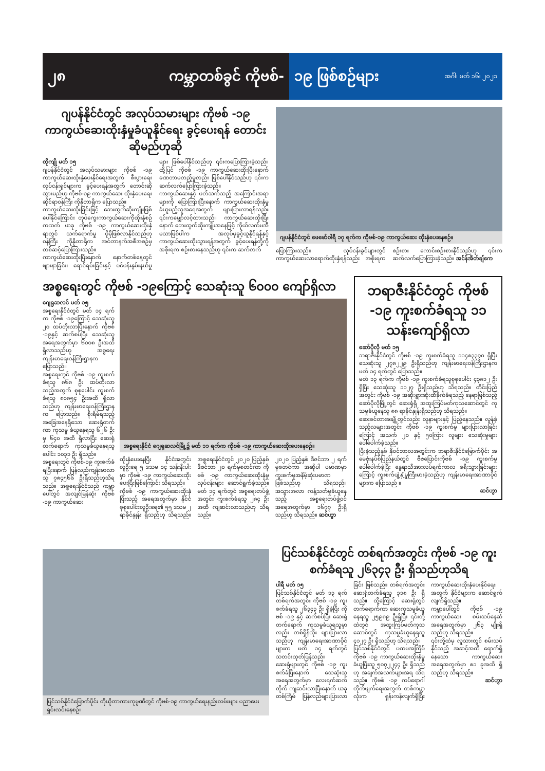၂၈ ကမ္ဘာတစ်ခွင် ကိုဗစ်- ၁၉ ဖြစ်စဉ်များ အင်္ဂါ၊ မတ် ၁၆၊ ၂၀၂၁
ဂျပန်နိုင်ငံတွင် အလုပ်သမားများ ကိုဗစ် -၁၉ ကာကွယ်ဆေးထိုးနှံမှုခံယူနိုင်ရေး ခွင့်ပေးရန် တောင်းဆိုမည်ဟုဆို
တိုကျို မတ် ၁၅
ဂျပန်နိုင်ငံတွင် အလုပ်သမားများ ကိုဗစ် -၁၉ ကာကွယ်ဆေးထိုးနှံပေးနိုင်ရေးအတွက် စီးပွားရေးလုပ်ငန်းရှင်များက ခွင့်ပေးရန်အတွက် တောင်းဆိုသွားမည်ဟု ကိုဗစ်-၁၉ ကာကွယ်ဆေး ထိုးနှံပေးရေးဆိုင်ရာဝန်ကြီး ကိုနိုတာရိုက ပြောသည်။
ကာကွယ်ဆေးထိုးခြင်းဖြင့် ဘေးထွက်ဆိုးကျိုးဖြစ်ပေါ်နိုင်ကြောင်း တုပ်ကွေးကာကွယ်ဆေးကိုထိုးနှံစဉ်ကထက် ယခု ကိုဗစ် -၁၉ ကာကွယ်ဆေးထိုးနှံရာတွင် သက်ရောက်မှု ပိုမိုဖြစ်လာနိုင်သည်ဟု ဝန်ကြီး ကိုနိုတာရိုက အင်တာနက်အစီအစဉ်မှ တစ်ဆင့်ပြောကြားသည်။
ကာကွယ်ဆေးထိုးပြီးနောက် နောက်တစ်နေ့တွင် ဖျားနာခြင်း၊ ရောင်ရမ်းခြင်းနှင့် ပင်ပန်းနွမ်းနယ်မှုများ ဖြစ်ပေါ်နိုင်သည်ဟု ၎င်းကပြောကြားခဲ့သည်။ ထို့ပြင် ကိုဗစ် -၁၉ ကာကွယ်ဆေးထိုးပြီးနောက် ခဏတာမတည့်မှုလည်း ဖြစ်ပေါ်နိုင်သည်ဟု ၎င်းက ဆက်လက်ပြောကြားခဲ့သည်။
ကာကွယ်ဆေးနှင့် ပတ်သက်သည့် အကြောင်းအရာများကို ပြောကြားပြီးနောက် ကာကွယ်ဆေးထိုးနှံမှုခံယူမည့်သူအရေအတွက် များပြားလာရန်လည်း ၎င်းကမျှော်လင့်ထားသည်။ ကာကွယ်ဆေးထိုးပြီးနောက် ဘေးထွက်ဆိုးကျိုးအနေဖြင့် ကိုယ်လက်မအီမသာဖြစ်ပါက အလုပ်မှခွင့်ယူနိုင်ရန်နှင့် ကာကွယ်ဆေးထိုးသွားရန်အတွက် ခွင့်ပေးရန်တို့ကို အစိုးရက စဉ်းစားနေသည်ဟု ၎င်းက ဆက်လက်
ဂျပန်နိုင်ငံတွင် ဖေဖော်ဝါရီ ၁၇ ရက်က ကိုဗစ်-၁၉ ကာကွယ်ဆေး ထိုးနှံပေးနေစဉ်။
ပြောကြားသည်။ လုပ်ငန်းခွင်များတွင် ကာကွယ်ဆေးလာရောက်ထိုးနှံရန်လည်း အစိုးရက စဉ်းစား ကောင်းစဉ်းစားနိုင်သည်ဟု ၎င်းက ဆက်လက်ပြောကြားခဲ့သည်။ အင်န်အိတ်ချ်ကေ
အစ္စရေးတွင် ကိုဗစ် -၁၉ကြောင့် သေဆုံးသူ ၆၀၀၀ ကျော်ရှိလာ
ဂျေရုဆလင် မတ် ၁၅
အစ္စရေးနိုင်ငံတွင် မတ် ၁၄ ရက်က ကိုဗစ် -၁၉ကြောင့် သေဆုံးသူ ၂၀ ထပ်တိုးလာပြီးနောက် ကိုဗစ် -၁၉နှင့် ဆက်စပ်ပြီး သေဆုံးသူ အရေအတွက်မှာ ၆၀၀၈ ဦးအထိ ရှိလာသည်ဟု အစ္စရေးကျန်းမာရေးဝန်ကြီးဌာနက ပြောသည်။
အစ္စရေးတွင် ကိုဗစ် -၁၉ ကူးစက်ခံရသူ ၈၆၈ ဦး ထပ်တိုးလာသည့်အတွက် စုစုပေါင်း ကူးစက်ခံရသူ ၈၁၈၅၄ ဦးအထိ ရှိလာသည်ဟု ကျန်းမာရေးဝန်ကြီးဌာနက ပြောသည်။ စိုးရိမ်ရသည့် အခြေအနေရှိသော ဆေးရုံတက်ကာ ကုသမှု ခံယူနေရသူ ၆၂၆ ဦးမှ ၆၄၀ အထိ ရှိလာပြီး ဆေးရုံတက်ရောက် ကုသမှုခံယူနေရသူ ပေါင်း ၁၀၃၁ ဦး ရှိသည်။
အစ္စရေးတွင် ကိုဗစ်-၁၉ ကူးစက်ခံရပြီးနောက် ပြန်လည်ကျန်းမာလာသူ ၇၈၄၅၆၆ ဦးရှိသည်ဟုသိရသည်။ အစ္စရေးနိုင်ငံသည် ကမ္ဘာပေါ်တွင် အလျင်မြန်ဆုံး ကိုဗစ် -၁၉ ကာကွယ်ဆေး
အစ္စရေးနိုင်ငံ ဂျေရုဆလင်မြို့၌ မတ် ၁၁ ရက်က ကိုဗစ် -၁၉ ကာကွယ်ဆေးထိုးပေးနေစဉ်။
ထိုးနှံပေးနေပြီး နိုင်ငံအတွင်း လူဦးရေ ၅ ဒသမ ၁၄ သန်းနီးပါးမှာ ကိုဗစ် -၁၉ ကာကွယ်ဆေးထိုးပေးပြီးဖြစ်ကြောင်း သိရသည်။
ကိုဗစ် -၁၉ ကာကွယ်ဆေးထိုးနှံပြီးသည့် အရေအတွက်မှာ နိုင်ငံ စုစုပေါင်းလူဦးရေ၏ ၅၅ ဒသမ ၂ ရာခိုင်နှုန်း ရှိသည်ဟု သိရသည်။ အစ္စရေးနိုင်ငံတွင် ၂၀၂၀ ပြည့်နှစ် ဒီဇင်ဘာ ၂၀ ရက်မှစတင်ကာ ကိုဗစ် -၁၉ ကာကွယ်ဆေးထိုးနှံမှုလုပ်ငန်းများ ဆောင်ရွက်ခဲ့သည်။ မတ် ၁၄ ရက်တွင် အစ္စရေးတပ်ဖွဲ့အတွင်း ကူးစက်ခံရသူ ၂၈၄ ဦးအထိ ကျဆင်းလာသည်ဟု သိရသည်။
၂၀၂၀ ပြည့်နှစ် ဒီဇင်ဘာ ၂ ရက်မှစတင်ကာ အဆိုပါ ပမာဏမှာ ကူးစက်မှုအနိမ့်ဆုံးပမာဏဖြစ်သည်ဟု သိရသည်။ အသွားအလာ ကန့်သတ်မှုခံယူနေသည့် အစ္စရေးတပ်ဖွဲ့ဝင်အရေအတွက်မှာ ၁၆၇၇ ဦးရှိသည်ဟု သိရသည်။ ဆင်ဟွာ
ဘရာဇီးနိုင်ငံတွင် ကိုဗစ် -၁၉ ကူးစက်ခံရသူ ၁၁ သန်းကျော်ရှိလာ
ဆော်ပိုလို မတ် ၁၅
ဘရာဇီးနိုင်ငံတွင် ကိုဗစ် -၁၉ ကူးစက်ခံရသူ ၁၁၄၈၃၃၇၀ ရှိပြီး သေဆုံးသူ ၂၇၈၂၂၉ ဦးရှိသည်ဟု ကျန်းမာရေးဝန်ကြီးဌာနက မတ် ၁၄ ရက်တွင် ပြောသည်။
မတ် ၁၃ ရက်က ကိုဗစ် -၁၉ ကူးစက်ခံရသူစုစုပေါင်း ၄၃၈၁၂ ဦးရှိပြီး သေဆုံးသူ ၁၁၂၇ ဦးရှိသည်ဟု သိရသည်။ တိုင်းပြည်အတွင်း ကိုဗစ် -၁၉ အဆိုးရွားဆုံးထိခိုက်ခံရသည့် နေရာဖြစ်သည့် ဆော်ပိုလိုမြို့တွင် ဆေးရုံရှိ အထူးကြပ်မတ်ကုသဆောင်တွင် ကုသမှုခံယူနေသူ ၈၈ ရာခိုင်နှုန်းရှိသည်ဟု သိရသည်။
ဆေးစင်တာအချို့တွင်လည်း လူနာများနှင့် ပြည့်နေသည်။ လွန်ခဲ့သည့်လများအတွင်း ကိုဗစ် -၁၉ ကူးစက်မှု များပြားလာခြင်းကြောင့် အသက် ၂၀ နှင့် ၅၀ကြား လူများ သေဆုံးမှုများ ပေါ်ပေါက်ခဲ့သည်။
ပြီးခဲ့သည့်နှစ် နိုဝင်ဘာလအတွင်းက ဘရာဇီးနိုင်ငံမြောက်ပိုင်း အမေဇုံးနပ်စ်ပြည်နယ်တွင် ဗီဇပြောင်းကိုဗစ် -၁၉ ကူးစက်မှု ပေါ်ပေါက်ခဲ့ပြီး နွေရာသီအားလပ်ရက်ကာလ ခရီးသွားခြင်းများကြောင့် ကူးစက်ပျံ့နှံ့မှုကြီးမားခဲ့သည်ဟု ကျန်းမာရေးအာဏာပိုင်များက ပြောသည် ။
ဆင်ဟွာ
ပြင်သစ်နိုင်ငံမြောက်ပိုင်း တိုယိုတာကားကုမ္ပဏီတွင် ကိုဗစ်-၁၉ ကာကွယ်ရေးနည်းလမ်းများ ပညာပေးရှင်းလင်းနေစဉ်။
ပြင်သစ်နိုင်ငံတွင် တစ်ရက်အတွင်း ကိုဗစ် -၁၉ ကူးစက်ခံရသူ ၂၆၃၄၃ ဦး ရှိသည်ဟုသိရ
ပါရီ မတ် ၁၅
ပြင်သစ်နိုင်ငံတွင် မတ် ၁၃ ရက် တစ်ရက်အတွင်း ကိုဗစ် -၁၉ ကူးစက်ခံရသူ ၂၆၃၄၃ ဦး ရှိခဲ့ပြီး ကိုဗစ် -၁၉ နှင့် ဆက်စပ်ပြီး ဆေးရုံတက်ရောက် ကုသမှုခံယူရသူမှာလည်း တစ်ရှိန်ထိုး များပြားလာသည်ဟု ကျန်းမာရေးအာဏာပိုင်များက မတ် ၁၄ ရက်တွင် သတင်းထုတ်ပြန်သည်။
ဆေးရုံများတွင် ကိုဗစ် -၁၉ ကူးစက်ခံပြီးနောက် သေဆုံးသူ အရေအတွက်မှာ လေးရက်ဆက်တိုက် ကျဆင်းလာပြီးနောက် ယခုတစ်ကြိမ် ပြန်လည်များပြားလာခြင်း ဖြစ်သည်။ တစ်ရက်အတွင်း ဆေးရုံတက်ခံရသူ ၃၁၈ ဦး ရှိသည်။ ထို့ကြောင့် ဆေးရုံတွင် တက်ရောက်ကာ ဆေးကုသမှုခံယူနေရသူ ၂၅၉၈၉ ဦးရှိပြီး ၎င်းတို့ထဲတွင် အထူးကြပ်မတ်ကုသဆောင်တွင် ကုသမှုခံယူနေရသူ ၄၁၂၇ ဦး ရှိသည်ဟု သိရသည်။
ပြင်သစ်နိုင်ငံတွင် ပထမအကြိမ် ကိုဗစ် -၁၉ ကာကွယ်ဆေးထိုးနှံမှု ခံယူပြီးသူ ၅၀၇၂၂၄၄ ဦး ရှိသည်ဟု အချက်အလက်များအရ သိရသည်။ ကိုဗစ် -၁၉ ကပ်ရောဂါ တိုက်ဖျက်ရေးအတွက် တစ်ကမ္ဘာလုံးက ရှန်းကန်လျက်ရှိပြီး ကာကွယ်ဆေးထိုးနှံပေးနိုင်ရေးအတွက် နိုင်ငံများက ဆောင်ရွက်လျက်ရှိသည်။
ကမ္ဘာပေါ်တွင် ကိုဗစ် -၁၉ ကာကွယ်ဆေး စမ်းသပ်နေဆဲ အရေအတွက်မှာ ၂၆၃ မျိုးရှိသည်ဟု သိရသည်။
၎င်းတို့ထဲမှ လူသားတွင် စမ်းသပ်နိုင်သည့် အဆင့်အထိ ရောက်ရှိနေသော ကာကွယ်ဆေးအရေအတွက်မှာ ၈၁ ခုအထိ ရှိသည်ဟု သိရသည်။
ဆင်ဟွာ